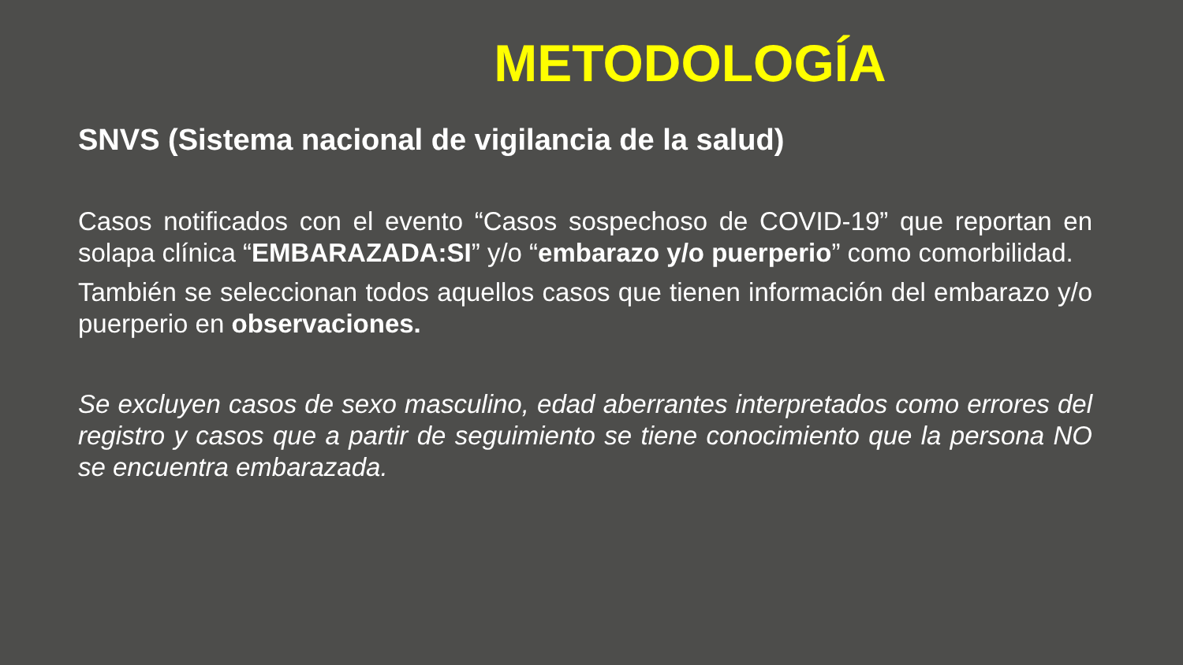METODOLOGÍA
SNVS (Sistema nacional de vigilancia de la salud)
Casos notificados con el evento “Casos sospechoso de COVID-19” que reportan en solapa clínica “EMBARAZADA:SI” y/o “embarazo y/o puerperio” como comorbilidad.
También se seleccionan todos aquellos casos que tienen información del embarazo y/o puerperio en observaciones.
Se excluyen casos de sexo masculino, edad aberrantes interpretados como errores del registro y casos que a partir de seguimiento se tiene conocimiento que la persona NO se encuentra embarazada.